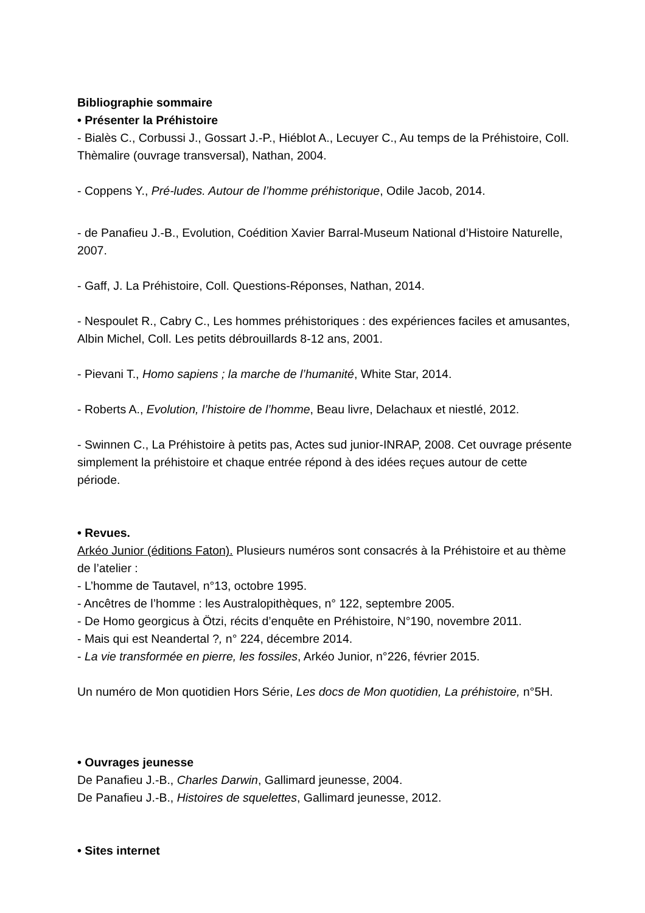Bibliographie sommaire
• Présenter la Préhistoire
- Bialès C., Corbussi J., Gossart J.-P., Hiéblot A., Lecuyer C., Au temps de la Préhistoire, Coll. Thèmalire (ouvrage transversal), Nathan, 2004.
- Coppens Y., Pré-ludes. Autour de l’homme préhistorique, Odile Jacob, 2014.
- de Panafieu J.-B., Evolution, Coédition Xavier Barral-Museum National d’Histoire Naturelle, 2007.
- Gaff, J. La Préhistoire, Coll. Questions-Réponses, Nathan, 2014.
- Nespoulet R., Cabry C., Les hommes préhistoriques : des expériences faciles et amusantes, Albin Michel, Coll. Les petits débrouillards 8-12 ans, 2001.
- Pievani T., Homo sapiens ; la marche de l’humanité, White Star, 2014.
- Roberts A., Evolution, l’histoire de l’homme, Beau livre, Delachaux et niestlé, 2012.
- Swinnen C., La Préhistoire à petits pas, Actes sud junior-INRAP, 2008. Cet ouvrage présente simplement la préhistoire et chaque entrée répond à des idées reçues autour de cette période.
• Revues.
Arkéo Junior (éditions Faton). Plusieurs numéros sont consacrés à la Préhistoire et au thème de l’atelier :
- L’homme de Tautavel, n°13, octobre 1995.
- Ancêtres de l’homme : les Australopithèques, n° 122, septembre 2005.
- De Homo georgicus à Ötzi, récits d’enquête en Préhistoire, N°190, novembre 2011.
- Mais qui est Neandertal ?, n° 224, décembre 2014.
- La vie transformée en pierre, les fossiles, Arkéo Junior, n°226, février 2015.
Un numéro de Mon quotidien Hors Série, Les docs de Mon quotidien, La préhistoire, n°5H.
• Ouvrages jeunesse
De Panafieu J.-B., Charles Darwin, Gallimard jeunesse, 2004.
De Panafieu J.-B., Histoires de squelettes, Gallimard jeunesse, 2012.
• Sites internet